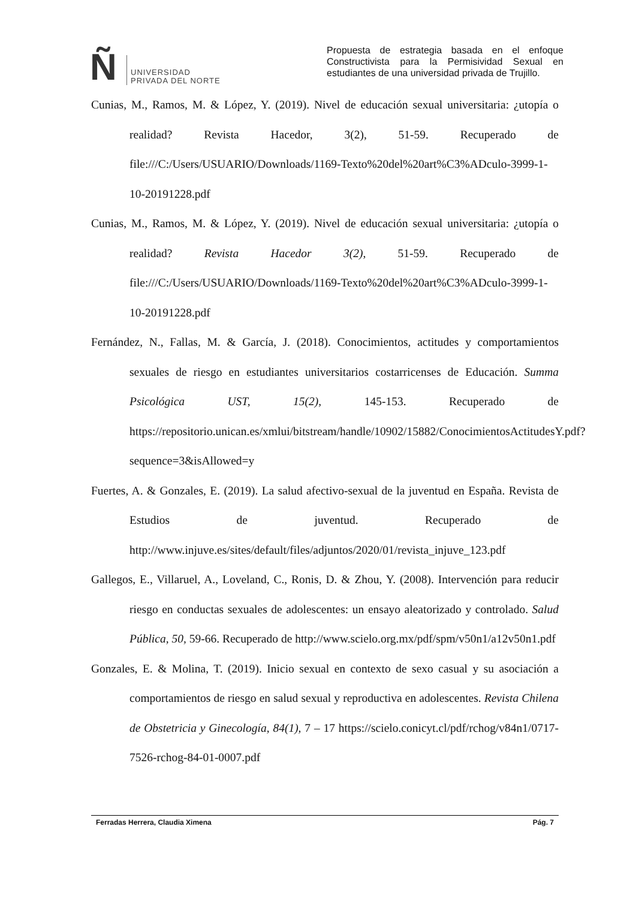Ñ
UNIVERSIDAD
PRIVADA DEL NORTE
Propuesta de estrategia basada en el enfoque Constructivista para la Permisividad Sexual en estudiantes de una universidad privada de Trujillo.
Cunias, M., Ramos, M. & López, Y. (2019). Nivel de educación sexual universitaria: ¿utopía o realidad? Revista Hacedor, 3(2), 51-59. Recuperado de file:///C:/Users/USUARIO/Downloads/1169-Texto%20del%20art%C3%ADculo-3999-1-10-20191228.pdf
Cunias, M., Ramos, M. & López, Y. (2019). Nivel de educación sexual universitaria: ¿utopía o realidad? Revista Hacedor 3(2), 51-59. Recuperado de file:///C:/Users/USUARIO/Downloads/1169-Texto%20del%20art%C3%ADculo-3999-1-10-20191228.pdf
Fernández, N., Fallas, M. & García, J. (2018). Conocimientos, actitudes y comportamientos sexuales de riesgo en estudiantes universitarios costarricenses de Educación. Summa Psicológica UST, 15(2), 145-153. Recuperado de https://repositorio.unican.es/xmlui/bitstream/handle/10902/15882/ConocimientosActitudesY.pdf?sequence=3&isAllowed=y
Fuertes, A. & Gonzales, E. (2019). La salud afectivo-sexual de la juventud en España. Revista de Estudios de juventud. Recuperado de http://www.injuve.es/sites/default/files/adjuntos/2020/01/revista_injuve_123.pdf
Gallegos, E., Villaruel, A., Loveland, C., Ronis, D. & Zhou, Y. (2008). Intervención para reducir riesgo en conductas sexuales de adolescentes: un ensayo aleatorizado y controlado. Salud Pública, 50, 59-66. Recuperado de http://www.scielo.org.mx/pdf/spm/v50n1/a12v50n1.pdf
Gonzales, E. & Molina, T. (2019). Inicio sexual en contexto de sexo casual y su asociación a comportamientos de riesgo en salud sexual y reproductiva en adolescentes. Revista Chilena de Obstetricia y Ginecología, 84(1), 7 – 17 https://scielo.conicyt.cl/pdf/rchog/v84n1/0717-7526-rchog-84-01-0007.pdf
Ferradas Herrera, Claudia Ximena Pág. 7